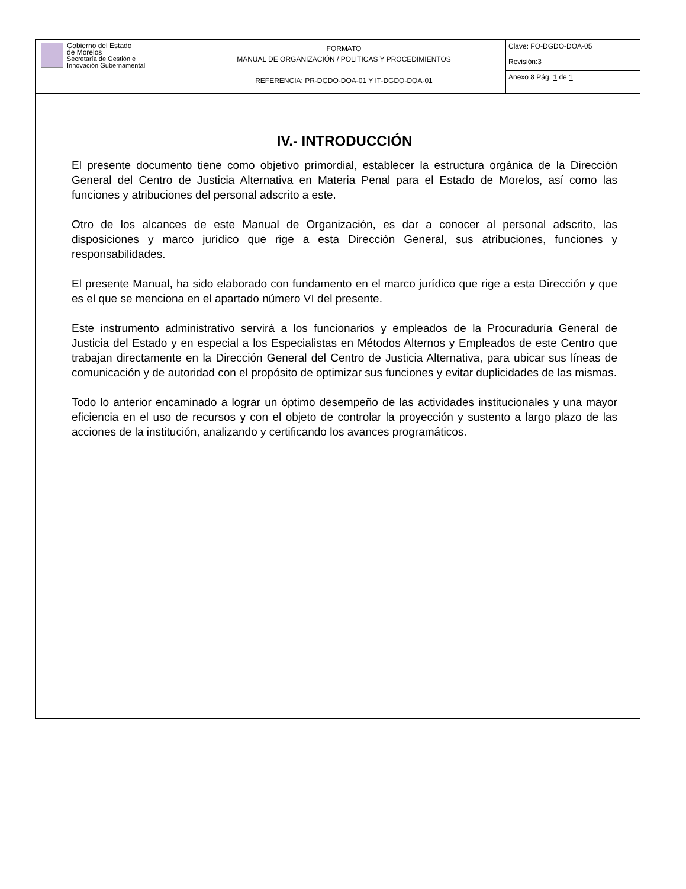| Gobierno del Estado de Morelos Secretaría de Gestión e Innovación Gubernamental | FORMATO MANUAL DE ORGANIZACIÓN / POLITICAS Y PROCEDIMIENTOS REFERENCIA: PR-DGDO-DOA-01 Y IT-DGDO-DOA-01 | Clave: FO-DGDO-DOA-05 |
| | | Revisión:3 |
| | | Anexo 8 Pág. 1 de 1 |
IV.- INTRODUCCIÓN
El presente documento tiene como objetivo primordial, establecer la estructura orgánica de la Dirección General del Centro de Justicia Alternativa en Materia Penal para el Estado de Morelos, así como las funciones y atribuciones del personal adscrito a este.
Otro de los alcances de este Manual de Organización, es dar a conocer al personal adscrito, las disposiciones y marco jurídico que rige a esta Dirección General, sus atribuciones, funciones y responsabilidades.
El presente Manual, ha sido elaborado con fundamento en el marco jurídico que rige a esta Dirección y que es el que se menciona en el apartado número VI del presente.
Este instrumento administrativo servirá a los funcionarios y empleados de la Procuraduría General de Justicia del Estado y en especial a los Especialistas en Métodos Alternos y Empleados de este Centro que trabajan directamente en la Dirección General del Centro de Justicia Alternativa, para ubicar sus líneas de comunicación y de autoridad con el propósito de optimizar sus funciones y evitar duplicidades de las mismas.
Todo lo anterior encaminado a lograr un óptimo desempeño de las actividades institucionales y una mayor eficiencia en el uso de recursos y con el objeto de controlar la proyección y sustento a largo plazo de las acciones de la institución, analizando y certificando los avances programáticos.